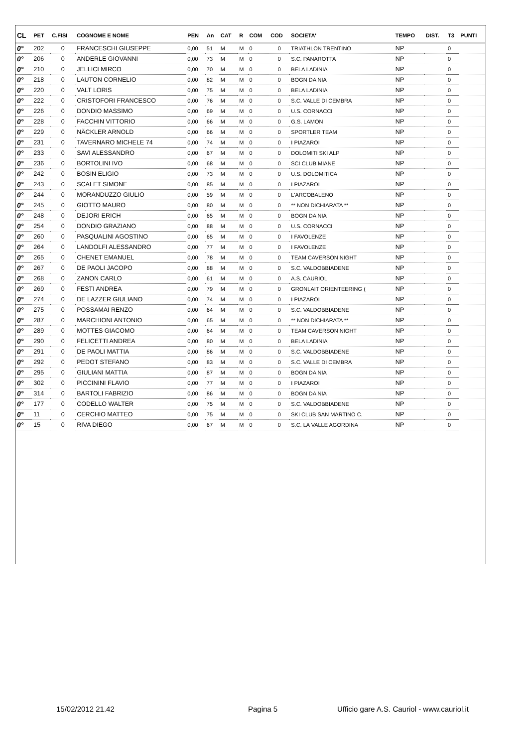| CL | PET | C.FISI | COGNOME E NOME | PEN | An | CAT | R | COM | COD | SOCIETA' | TEMPO | DIST. | T3 | PUNTI |
| --- | --- | --- | --- | --- | --- | --- | --- | --- | --- | --- | --- | --- | --- | --- |
| 0° | 202 | 0 | FRANCESCHI GIUSEPPE | 0,00 | 51 | M | M | 0 | 0 | TRIATHLON TRENTINO | NP | | 0 | |
| 0° | 206 | 0 | ANDERLE GIOVANNI | 0,00 | 73 | M | M | 0 | 0 | S.C. PANAROTTA | NP | | 0 | |
| 0° | 210 | 0 | JELLICI MIRCO | 0,00 | 70 | M | M | 0 | 0 | BELA LADINIA | NP | | 0 | |
| 0° | 218 | 0 | LAUTON CORNELIO | 0,00 | 82 | M | M | 0 | 0 | BOGN DA NIA | NP | | 0 | |
| 0° | 220 | 0 | VALT LORIS | 0,00 | 75 | M | M | 0 | 0 | BELA LADINIA | NP | | 0 | |
| 0° | 222 | 0 | CRISTOFORI FRANCESCO | 0,00 | 76 | M | M | 0 | 0 | S.C. VALLE DI CEMBRA | NP | | 0 | |
| 0° | 226 | 0 | DONDIO MASSIMO | 0,00 | 69 | M | M | 0 | 0 | U.S. CORNACCI | NP | | 0 | |
| 0° | 228 | 0 | FACCHIN VITTORIO | 0,00 | 66 | M | M | 0 | 0 | G.S. LAMON | NP | | 0 | |
| 0° | 229 | 0 | NÄCKLER ARNOLD | 0,00 | 66 | M | M | 0 | 0 | SPORTLER TEAM | NP | | 0 | |
| 0° | 231 | 0 | TAVERNARO MICHELE 74 | 0,00 | 74 | M | M | 0 | 0 | I PIAZAROI | NP | | 0 | |
| 0° | 233 | 0 | SAVI ALESSANDRO | 0,00 | 67 | M | M | 0 | 0 | DOLOMITI SKI ALP | NP | | 0 | |
| 0° | 236 | 0 | BORTOLINI IVO | 0,00 | 68 | M | M | 0 | 0 | SCI CLUB MIANE | NP | | 0 | |
| 0° | 242 | 0 | BOSIN ELIGIO | 0,00 | 73 | M | M | 0 | 0 | U.S. DOLOMITICA | NP | | 0 | |
| 0° | 243 | 0 | SCALET SIMONE | 0,00 | 85 | M | M | 0 | 0 | I PIAZAROI | NP | | 0 | |
| 0° | 244 | 0 | MORANDUZZO GIULIO | 0,00 | 59 | M | M | 0 | 0 | L'ARCOBALENO | NP | | 0 | |
| 0° | 245 | 0 | GIOTTO MAURO | 0,00 | 80 | M | M | 0 | 0 | ** NON DICHIARATA ** | NP | | 0 | |
| 0° | 248 | 0 | DEJORI ERICH | 0,00 | 65 | M | M | 0 | 0 | BOGN DA NIA | NP | | 0 | |
| 0° | 254 | 0 | DONDIO GRAZIANO | 0,00 | 88 | M | M | 0 | 0 | U.S. CORNACCI | NP | | 0 | |
| 0° | 260 | 0 | PASQUALINI AGOSTINO | 0,00 | 65 | M | M | 0 | 0 | I FAVOLENZE | NP | | 0 | |
| 0° | 264 | 0 | LANDOLFI ALESSANDRO | 0,00 | 77 | M | M | 0 | 0 | I FAVOLENZE | NP | | 0 | |
| 0° | 265 | 0 | CHENET EMANUEL | 0,00 | 78 | M | M | 0 | 0 | TEAM CAVERSON NIGHT | NP | | 0 | |
| 0° | 267 | 0 | DE PAOLI JACOPO | 0,00 | 88 | M | M | 0 | 0 | S.C. VALDOBBIADENE | NP | | 0 | |
| 0° | 268 | 0 | ZANON CARLO | 0,00 | 61 | M | M | 0 | 0 | A.S. CAURIOL | NP | | 0 | |
| 0° | 269 | 0 | FESTI ANDREA | 0,00 | 79 | M | M | 0 | 0 | GRONLAIT ORIENTEERING ( | NP | | 0 | |
| 0° | 274 | 0 | DE LAZZER GIULIANO | 0,00 | 74 | M | M | 0 | 0 | I PIAZAROI | NP | | 0 | |
| 0° | 275 | 0 | POSSAMAI RENZO | 0,00 | 64 | M | M | 0 | 0 | S.C. VALDOBBIADENE | NP | | 0 | |
| 0° | 287 | 0 | MARCHIONI ANTONIO | 0,00 | 65 | M | M | 0 | 0 | ** NON DICHIARATA ** | NP | | 0 | |
| 0° | 289 | 0 | MOTTES GIACOMO | 0,00 | 64 | M | M | 0 | 0 | TEAM CAVERSON NIGHT | NP | | 0 | |
| 0° | 290 | 0 | FELICETTI ANDREA | 0,00 | 80 | M | M | 0 | 0 | BELA LADINIA | NP | | 0 | |
| 0° | 291 | 0 | DE PAOLI MATTIA | 0,00 | 86 | M | M | 0 | 0 | S.C. VALDOBBIADENE | NP | | 0 | |
| 0° | 292 | 0 | PEDOT STEFANO | 0,00 | 83 | M | M | 0 | 0 | S.C. VALLE DI CEMBRA | NP | | 0 | |
| 0° | 295 | 0 | GIULIANI MATTIA | 0,00 | 87 | M | M | 0 | 0 | BOGN DA NIA | NP | | 0 | |
| 0° | 302 | 0 | PICCININI FLAVIO | 0,00 | 77 | M | M | 0 | 0 | I PIAZAROI | NP | | 0 | |
| 0° | 314 | 0 | BARTOLI FABRIZIO | 0,00 | 86 | M | M | 0 | 0 | BOGN DA NIA | NP | | 0 | |
| 0° | 177 | 0 | CODELLO WALTER | 0,00 | 75 | M | M | 0 | 0 | S.C. VALDOBBIADENE | NP | | 0 | |
| 0° | 11 | 0 | CERCHIO MATTEO | 0,00 | 75 | M | M | 0 | 0 | SKI CLUB SAN MARTINO C. | NP | | 0 | |
| 0° | 15 | 0 | RIVA DIEGO | 0,00 | 67 | M | M | 0 | 0 | S.C. LA VALLE AGORDINA | NP | | 0 | |
15/02/2012 21.42 Pagina 5
Ufficio gare A.S. Cauriol - www.cauriol.it